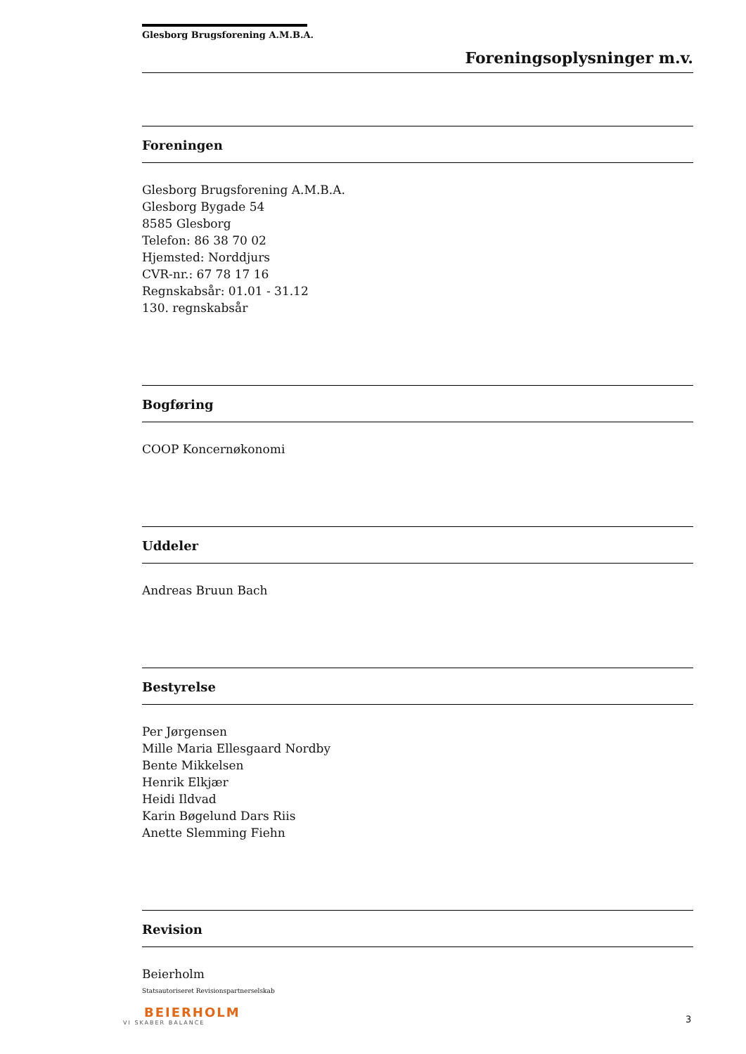Glesborg Brugsforening A.M.B.A.
Foreningsoplysninger m.v.
Foreningen
Glesborg Brugsforening A.M.B.A.
Glesborg Bygade 54
8585 Glesborg
Telefon: 86 38 70 02
Hjemsted: Norddjurs
CVR-nr.: 67 78 17 16
Regnskabsår: 01.01 - 31.12
130. regnskabsår
Bogføring
COOP Koncernøkonomi
Uddeler
Andreas Bruun Bach
Bestyrelse
Per Jørgensen
Mille Maria Ellesgaard Nordby
Bente Mikkelsen
Henrik Elkjær
Heidi Ildvad
Karin Bøgelund Dars Riis
Anette Slemming Fiehn
Revision
Beierholm
Statsautoriseret Revisionspartnerselskab
BEIERHOLM
VI SKABER BALANCE
3